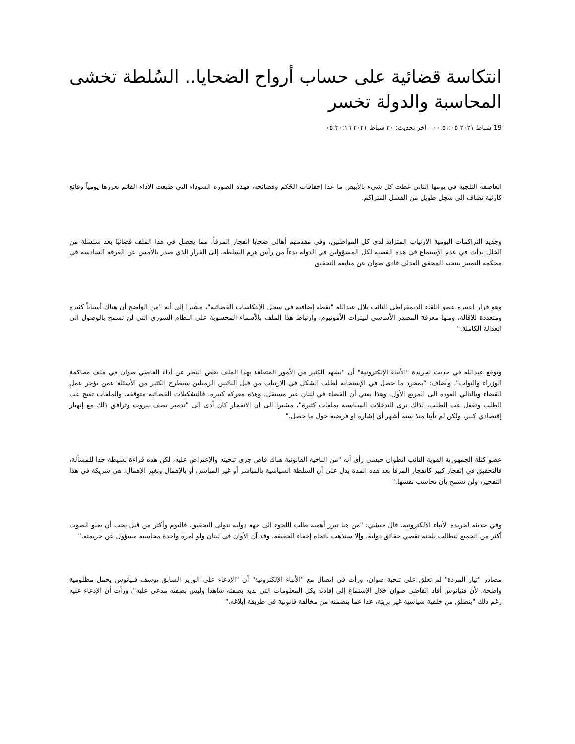انتكاسة قضائية على حساب أرواح الضحايا.. السُلطة تخشى المحاسبة والدولة تخسر
19 شباط ٢٠٢١ ٠٠:٥١:٠٥ - آخر تحديث: ٢٠ شباط ٢٠٢١ ٠٥:٣٠:١٦
العاصفة الثلجية في يومها الثاني غطت كل شيء بالأبيض ما عدا إخفاقات الحُكم وفضائحه، فهذه الصورة السوداء التي طبعت الأداء القائم تعززها يومياً وقائع كارثية تضاف الى سجل طويل من الفشل المتراكم.
وجديد التراكمات اليومية الارتياب المتزايد لدى كل المواطنين، وفي مقدمهم أهالي ضحايا انفجار المرفأ، مما يحصل في هذا الملف قضائيًا بعد سلسلة من الخلل بدأت في عدم الإستماع في هذه القضية لكل المسؤولين في الدولة بدءاً من رأس هرم السلطة، إلى القرار الذي صدر بالأمس عن الغرفة السادسة في محكمة التمييز بتنحية المحقق العدلي فادي صوان عن متابعة التحقيق
وهو قرار اعتبره عضو اللقاء الديمقراطي النائب بلال عبدالله "نقطة إضافية في سجل الإنتكاسات القضائية"، مشيرا إلى أنه "من الواضح أن هناك أسباباً كثيرة ومتعددة للإقالة، ومنها معرفة المصدر الأساسي لنيترات الأمونيوم، وارتباط هذا الملف بالأسماء المحسوبة على النظام السوري التي لن تسمح بالوصول الى العدالة الكاملة."
وتوقع عبدالله في حديث لجريدة "الأنباء الإلكترونية" أن "نشهد الكثير من الأمور المتعلقة بهذا الملف بغض النظر عن أداء القاضي صوان في ملف محاكمة الوزراء والنواب"، وأضاف: "بمجرد ما حصل في الإستجابة لطلب الشكل في الارتياب من قبل النائبين الزميلين سيطرح الكثير من الأسئلة عمن يؤخر عمل القضاء وبالتالي العودة الى المربع الأول. وهذا يعني أن القضاء في لبنان غير مستقل، وهذه معركة كبيرة. فالتشكيلات القضائية متوقفة، والملفات تفتح غب الطلب وتقفل غب الطلب، لذلك نرى التدخلات السياسية بملفات كثيرة"، مشيرا الى ان الانفجار كان أدى الى "تدمير نصف بيروت وترافق ذلك مع إنهيار إقتصادي كبير، ولكن لم تأتِنا منذ ستة أشهر أي إشارة او فرضية حول ما حصل."
عضو كتلة الجمهورية القوية النائب انطوان حبشي رأى أنه "من الناحية القانونية هناك قاض جرى تنحيته والإعتراض عليه، لكن هذه قراءة بسيطة جدا للمسألة، فالتحقيق في إنفجار كبير كانفجار المرفأ بعد هذه المدة يدل على أن السلطة السياسية بالمباشر أو غير المباشر، أو بالإهمال وبغير الإهمال، هي شريكة في هذا التفجير، ولن تسمح بأن تحاسب نفسها."
وفي حديثه لجريدة الأنباء الالكترونية، قال حبشي: "من هنا تبرز أهمية طلب اللجوء الى جهة دولية تتولى التحقيق. فاليوم وأكثر من قبل يجب أن يعلو الصوت أكثر من الجميع لنطالب بلجنة تقصي حقائق دولية، وإلا سنذهب باتجاه إخفاء الحقيقة. وقد آن الأوان في لبنان ولو لمرة واحدة محاسبة مسؤول عن جريمته."
مصادر "تيار المردة" لم تعلق على تنحية صوان، ورأت في إتصال مع "الأنباء الإلكترونية" أن "الإدعاء على الوزير السابق يوسف فنيانوس يحمل مظلومية واضحة، لأن فنيانوس أفاد القاضي صوان خلال الإستماع إلى إفادته بكل المعلومات التي لديه بصفته شاهدا وليس بصفته مدعى عليه"، ورأت أن الإدعاء عليه رغم ذلك "ينطلق من خلفية سياسية غير بريئة، عدا عما يتضمنه من مخالفة قانونية في طريقة إبلاغه."